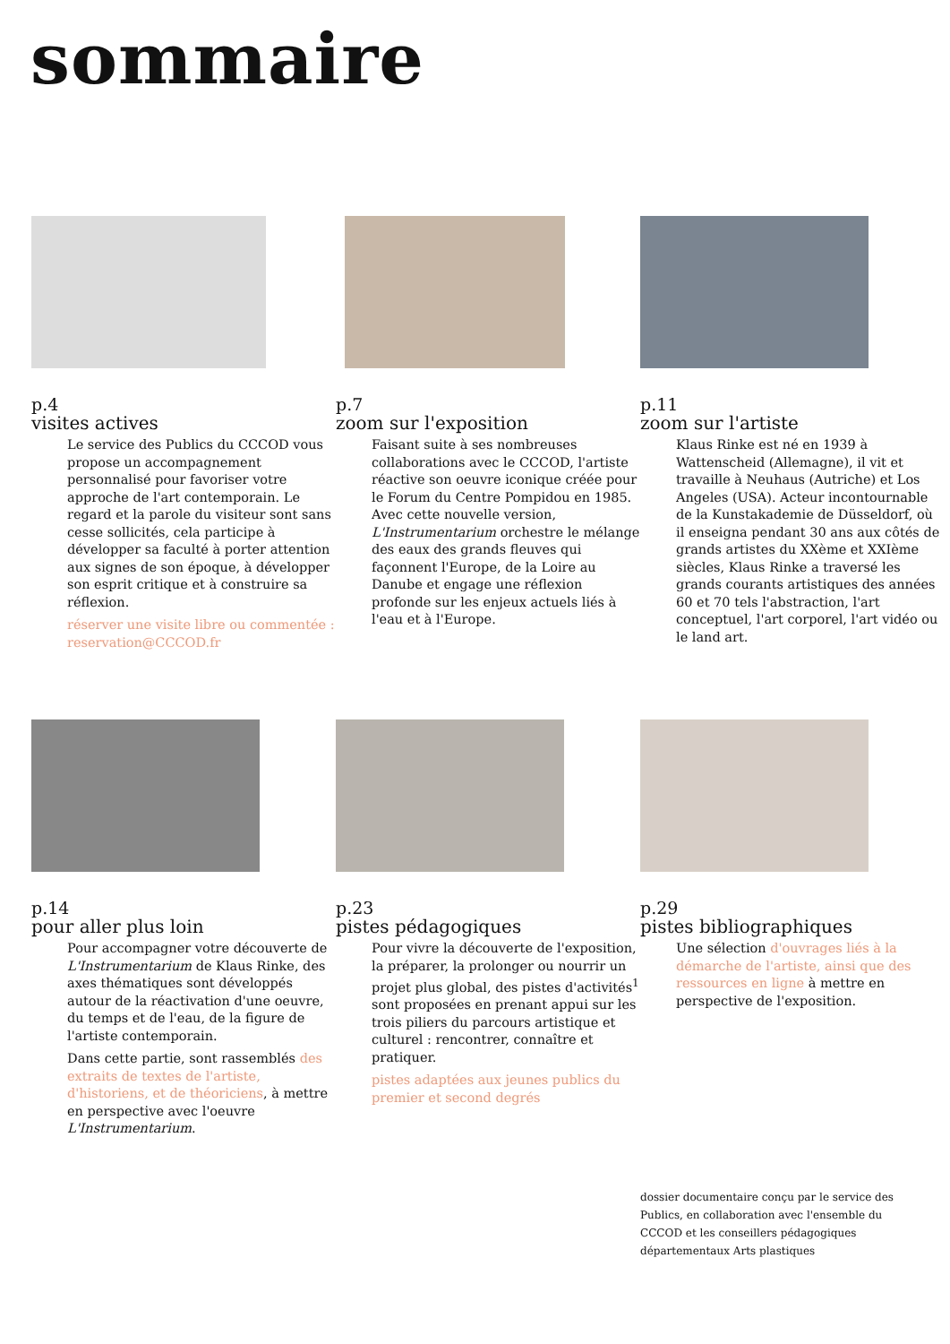sommaire
p.4
visites actives
Le service des Publics du CCCOD vous propose un accompagnement personnalisé pour favoriser votre approche de l'art contemporain. Le regard et la parole du visiteur sont sans cesse sollicités, cela participe à développer sa faculté à porter attention aux signes de son époque, à développer son esprit critique et à construire sa réflexion.
réserver une visite libre ou commentée : reservation@CCCOD.fr
p.7
zoom sur l'exposition
Faisant suite à ses nombreuses collaborations avec le CCCOD, l'artiste réactive son oeuvre iconique créée pour le Forum du Centre Pompidou en 1985. Avec cette nouvelle version, L'Instrumentarium orchestre le mélange des eaux des grands fleuves qui façonnent l'Europe, de la Loire au Danube et engage une réflexion profonde sur les enjeux actuels liés à l'eau et à l'Europe.
p.11
zoom sur l'artiste
Klaus Rinke est né en 1939 à Wattenscheid (Allemagne), il vit et travaille à Neuhaus (Autriche) et Los Angeles (USA). Acteur incontournable de la Kunstakademie de Düsseldorf, où il enseigna pendant 30 ans aux côtés de grands artistes du XXème et XXIème siècles, Klaus Rinke a traversé les grands courants artistiques des années 60 et 70 tels l'abstraction, l'art conceptuel, l'art corporel, l'art vidéo ou le land art.
p.14
pour aller plus loin
Pour accompagner votre découverte de L'Instrumentarium de Klaus Rinke, des axes thématiques sont développés autour de la réactivation d'une oeuvre, du temps et de l'eau, de la figure de l'artiste contemporain.
Dans cette partie, sont rassemblés des extraits de textes de l'artiste, d'historiens, et de théoriciens, à mettre en perspective avec l'oeuvre L'Instrumentarium.
p.23
pistes pédagogiques
Pour vivre la découverte de l'exposition, la préparer, la prolonger ou nourrir un projet plus global, des pistes d'activités<sup>1</sup> sont proposées en prenant appui sur les trois piliers du parcours artistique et culturel : rencontrer, connaître et pratiquer.
pistes adaptées aux jeunes publics du premier et second degrés
p.29
pistes bibliographiques
Une sélection d'ouvrages liés à la démarche de l'artiste, ainsi que des ressources en ligne à mettre en perspective de l'exposition.
dossier documentaire conçu par le service des Publics, en collaboration avec l'ensemble du CCCOD et les conseillers pédagogiques départementaux Arts plastiques